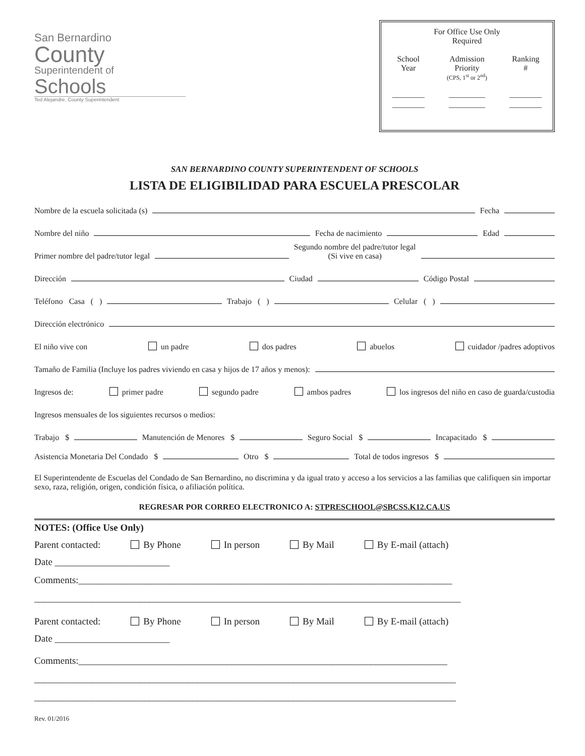San Bernardino
County
Superintendent of
Schools
Ted Alejandre, County Superintendent
For Office Use Only
Required
| School Year | Admission Priority (CPS, 1<sup>st</sup> or 2<sup>nd</sup>) | Ranking # |
| ________ | _________ | ________ |
| ________ | _________ | ________ |
SAN BERNARDINO COUNTY SUPERINTENDENT OF SCHOOLS
LISTA DE ELIGIBILIDAD PARA ESCUELA PRESCOLAR
Nombre de la escuela solicitada (s) Fecha
Nombre del niño Fecha de nacimiento Edad
Primer nombre del padre/tutor legal Segundo nombre del padre/tutor legal
(Si vive en casa)
Dirección Ciudad Código Postal
Teléfono Casa ( ) Trabajo ( ) Celular ( )
Dirección electrónico
El niño vive con un padre dos padres abuelos cuidador /padres adoptivos
Tamaño de Familia (Incluye los padres viviendo en casa y hijos de 17 años y menos):
Ingresos de: primer padre segundo padre ambos padres los ingresos del niño en caso de guarda/custodia
Ingresos mensuales de los siguientes recursos o medios:
Trabajo $ Manutención de Menores $ Seguro Social $ Incapacitado $
Asistencia Monetaria Del Condado $ Otro $ Total de todos ingresos $
El Superintendente de Escuelas del Condado de San Bernardino, no discrimina y da igual trato y acceso a los servicios a las familias que califiquen sin importar sexo, raza, religión, origen, condición física, o afiliación política.
REGRESAR POR CORREO ELECTRONICO A: STPRESCHOOL@SBCSS.K12.CA.US
NOTES: (Office Use Only)
Parent contacted: By Phone In person By Mail By E-mail (attach)
Date ________________________
Comments:______________________________________________________________________________
_________________________________________________________________________________________
Parent contacted: By Phone In person By Mail By E-mail (attach)
Date ________________________
Comments:_____________________________________________________________________________
________________________________________________________________________________________
________________________________________________________________________________________
Rev. 01/2016